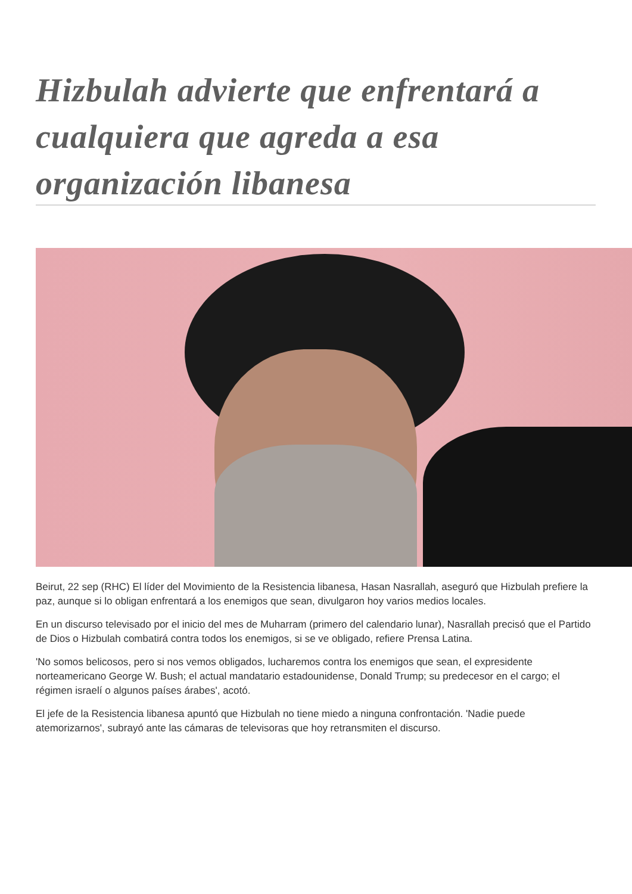Hizbulah advierte que enfrentará a cualquiera que agreda a esa organización libanesa
Beirut, 22 sep (RHC) El líder del Movimiento de la Resistencia libanesa, Hasan Nasrallah, aseguró que Hizbulah prefiere la paz, aunque si lo obligan enfrentará a los enemigos que sean, divulgaron hoy varios medios locales.
En un discurso televisado por el inicio del mes de Muharram (primero del calendario lunar), Nasrallah precisó que el Partido de Dios o Hizbulah combatirá contra todos los enemigos, si se ve obligado, refiere Prensa Latina.
'No somos belicosos, pero si nos vemos obligados, lucharemos contra los enemigos que sean, el expresidente norteamericano George W. Bush; el actual mandatario estadounidense, Donald Trump; su predecesor en el cargo; el régimen israelí o algunos países árabes', acotó.
El jefe de la Resistencia libanesa apuntó que Hizbulah no tiene miedo a ninguna confrontación. 'Nadie puede atemorizarnos', subrayó ante las cámaras de televisoras que hoy retransmiten el discurso.